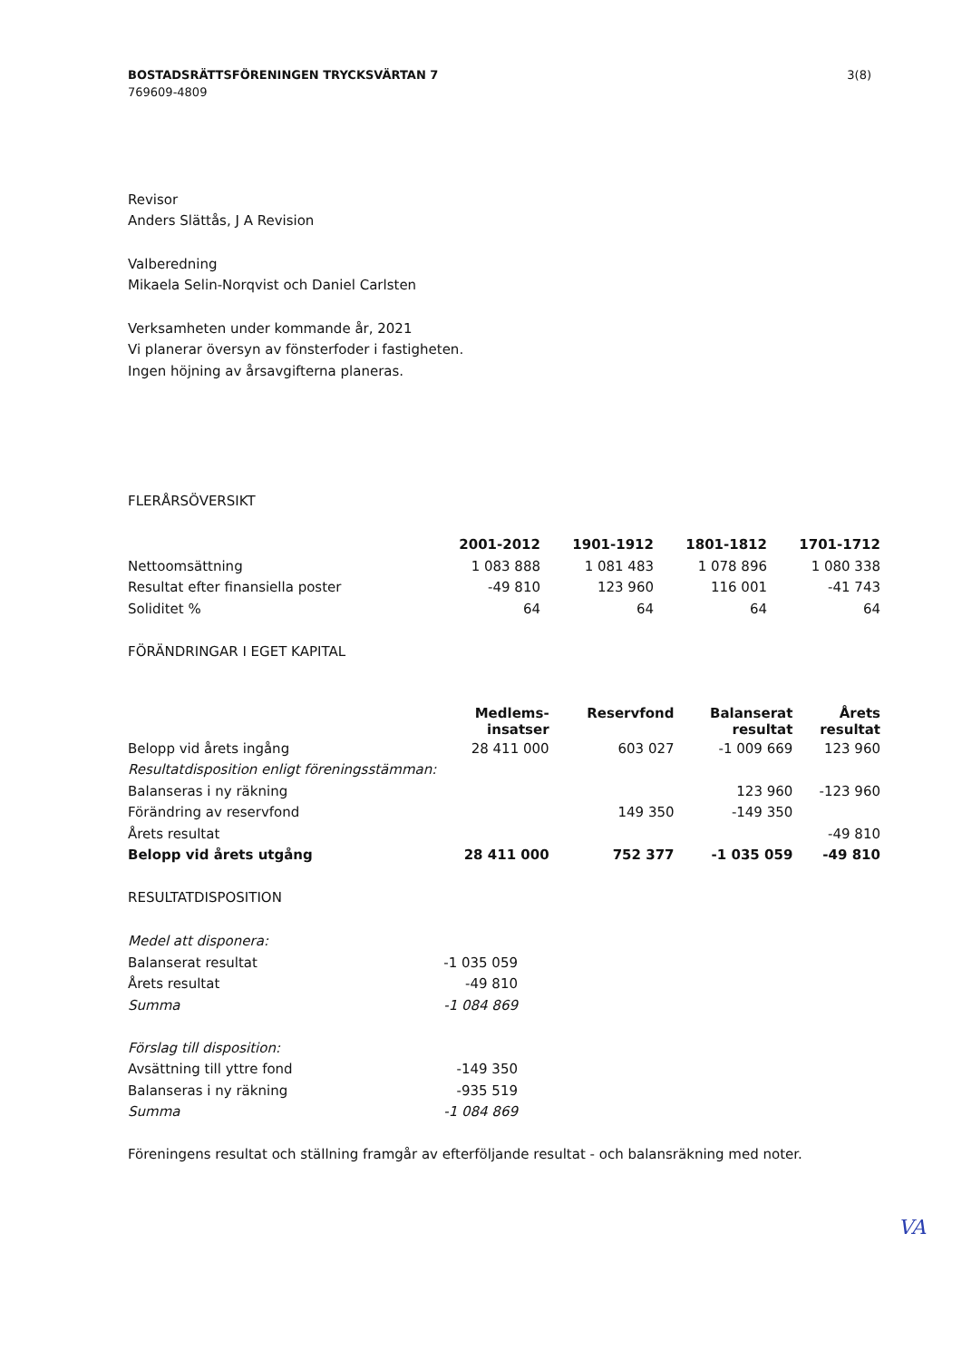BOSTADSRÄTTSFÖRENINGEN TRYCKSVÄRTAN 7 3(8)
769609-4809
Revisor
Anders Slättås, J A Revision
Valberedning
Mikaela Selin-Norqvist och Daniel Carlsten
Verksamheten under kommande år, 2021
Vi planerar översyn av fönsterfoder i fastigheten.
Ingen höjning av årsavgifterna planeras.
FLERÅRSÖVERSIKT
| | 2001-2012 | 1901-1912 | 1801-1812 | 1701-1712 |
| --- | --- | --- | --- | --- |
| Nettoomsättning | 1 083 888 | 1 081 483 | 1 078 896 | 1 080 338 |
| Resultat efter finansiella poster | -49 810 | 123 960 | 116 001 | -41 743 |
| Soliditet % | 64 | 64 | 64 | 64 |
FÖRÄNDRINGAR I EGET KAPITAL
| | Medlems- insatser | Reservfond | Balanserat resultat | Årets resultat |
| --- | --- | --- | --- | --- |
| Belopp vid årets ingång | 28 411 000 | 603 027 | -1 009 669 | 123 960 |
| Resultatdisposition enligt föreningsstämman: | | | | |
| Balanseras i ny räkning | | | 123 960 | -123 960 |
| Förändring av reservfond | | 149 350 | -149 350 | |
| Årets resultat | | | | -49 810 |
| Belopp vid årets utgång | 28 411 000 | 752 377 | -1 035 059 | -49 810 |
RESULTATDISPOSITION
| Medel att disponera: | |
| Balanserat resultat | -1 035 059 |
| Årets resultat | -49 810 |
| Summa | -1 084 869 |
| Förslag till disposition: | |
| Avsättning till yttre fond | -149 350 |
| Balanseras i ny räkning | -935 519 |
| Summa | -1 084 869 |
Föreningens resultat och ställning framgår av efterföljande resultat - och balansräkning med noter.
VA